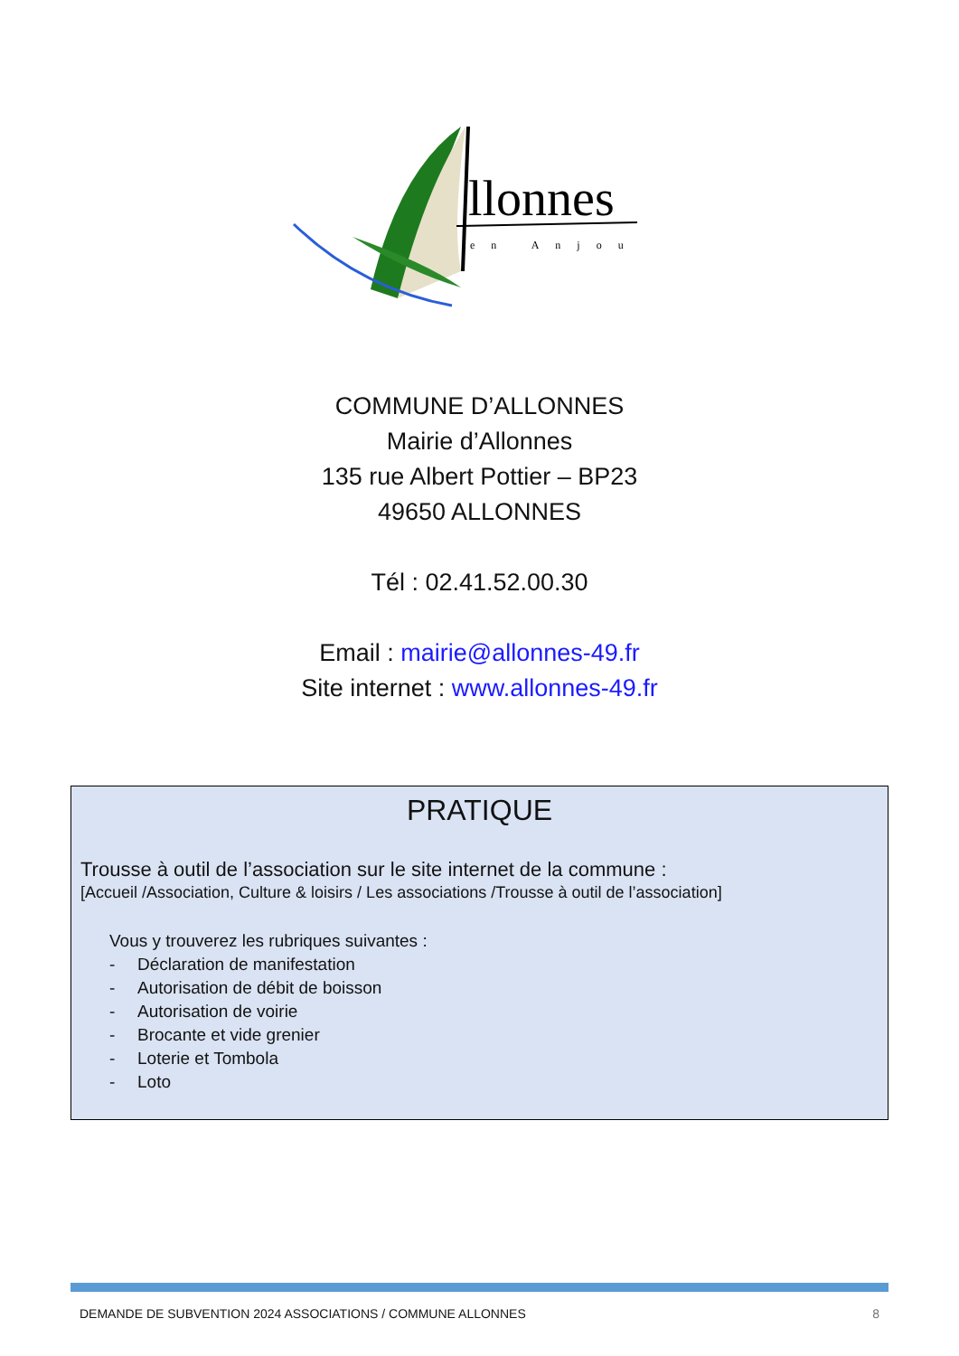llonnes
en Anjou
COMMUNE D’ALLONNES
Mairie d’Allonnes
135 rue Albert Pottier – BP23
49650 ALLONNES
Tél : 02.41.52.00.30
Email : mairie@allonnes-49.fr
Site internet : www.allonnes-49.fr
PRATIQUE
Trousse à outil de l’association sur le site internet de la commune :
[Accueil /Association, Culture & loisirs / Les associations /Trousse à outil de l’association]
Vous y trouverez les rubriques suivantes :
- Déclaration de manifestation
- Autorisation de débit de boisson
- Autorisation de voirie
- Brocante et vide grenier
- Loterie et Tombola
- Loto
DEMANDE DE SUBVENTION 2024 ASSOCIATIONS / COMMUNE ALLONNES 8